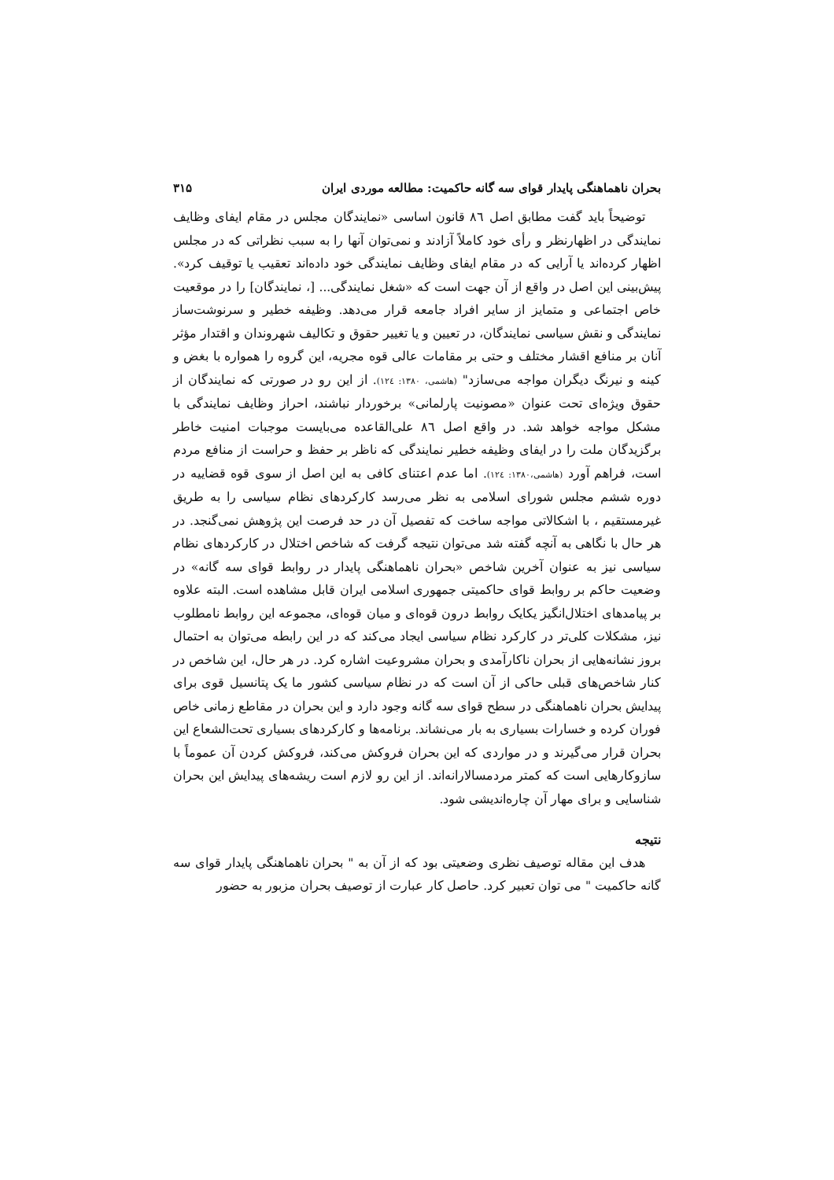بحران ناهماهنگی پایدار قوای سه گانه حاکمیت: مطالعه موردی ایران ۳۱۵
توضیحاً باید گفت مطابق اصل ٨٦ قانون اساسی «نمایندگان مجلس در مقام ایفای وظایف نمایندگی در اظهارنظر و رأی خود کاملاً آزادند و نمی‌توان آنها را به سبب نظراتی که در مجلس اظهار کرده‌اند یا آرایی که در مقام ایفای وظایف نمایندگی خود داده‌اند تعقیب یا توقیف کرد». پیش‌بینی این اصل در واقع از آن جهت است که «شغل نمایندگی... [، نمایندگان] را در موقعیت خاص اجتماعی و متمایز از سایر افراد جامعه قرار می‌دهد. وظیفه خطیر و سرنوشت‌ساز نمایندگی و نقش سیاسی نمایندگان، در تعیین و یا تغییر حقوق و تکالیف شهروندان و اقتدار مؤثر آنان بر منافع اقشار مختلف و حتی بر مقامات عالی قوه مجریه، این گروه را همواره با بغض و کینه و نیرنگ دیگران مواجه می‌سازد" (هاشمی، ۱۳۸۰: ۱۲٤). از این رو در صورتی که نمایندگان از حقوق ویژه‌ای تحت عنوان «مصونیت پارلمانی» برخوردار نباشند، احراز وظایف نمایندگی با مشکل مواجه خواهد شد. در واقع اصل ٨٦ علی‌القاعده می‌بایست موجبات امنیت خاطر برگزیدگان ملت را در ایفای وظیفه خطیر نمایندگی که ناظر بر حفظ و حراست از منافع مردم است، فراهم آورد (هاشمی،۱۳۸۰: ۱۲٤). اما عدم اعتنای کافی به این اصل از سوی قوه قضاییه در دوره ششم مجلس شورای اسلامی به نظر می‌رسد کارکردهای نظام سیاسی را به طریق غیرمستقیم ، با اشکالاتی مواجه ساخت که تفصیل آن در حد فرصت این پژوهش نمی‌گنجد. در هر حال با نگاهی به آنچه گفته شد می‌توان نتیجه گرفت که شاخص اختلال در کارکردهای نظام سیاسی نیز به عنوان آخرین شاخص «بحران ناهماهنگی پایدار در روابط قوای سه گانه» در وضعیت حاکم بر روابط قوای حاکمیتی جمهوری اسلامی ایران قابل مشاهده است. البته علاوه بر پیامدهای اختلال‌انگیز یکایک روابط درون قوه‌ای و میان قوه‌ای، مجموعه این روابط نامطلوب نیز، مشکلات کلی‌تر در کارکرد نظام سیاسی ایجاد می‌کند که در این رابطه می‌توان به احتمال بروز نشانه‌هایی از بحران ناکارآمدی و بحران مشروعیت اشاره کرد. در هر حال، این شاخص در کنار شاخص‌های قبلی حاکی از آن است که در نظام سیاسی کشور ما یک پتانسیل قوی برای پیدایش بحران ناهماهنگی در سطح قوای سه گانه وجود دارد و این بحران در مقاطع زمانی خاص فوران کرده و خسارات بسیاری به بار می‌نشاند. برنامه‌ها و کارکردهای بسیاری تحت‌الشعاع این بحران قرار می‌گیرند و در مواردی که این بحران فروکش می‌کند، فروکش کردن آن عموماً با سازوکارهایی است که کمتر مردمسالارانه‌اند. از این رو لازم است ریشه‌های پیدایش این بحران شناسایی و برای مهار آن چاره‌اندیشی شود.
نتیجه
هدف این مقاله توصیف نظری وضعیتی بود که از آن به " بحران ناهماهنگی پایدار قوای سه گانه حاکمیت " می توان تعبیر کرد. حاصل کار عبارت از توصیف بحران مزبور به حضور